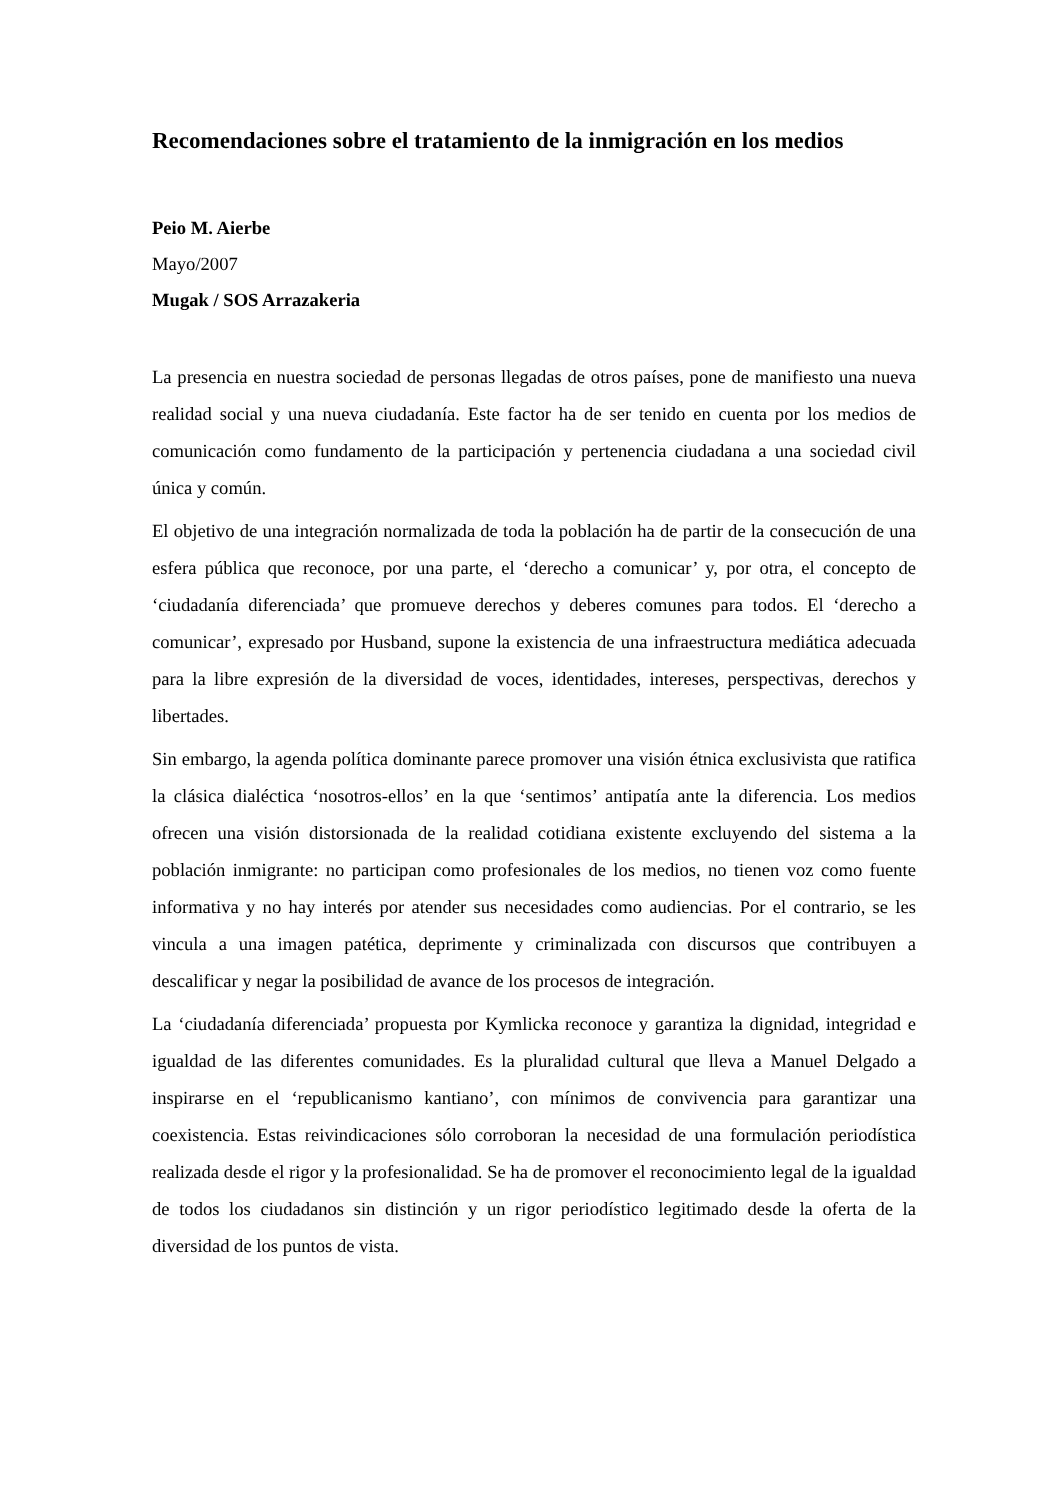Recomendaciones sobre el tratamiento de la inmigración en los medios
Peio M. Aierbe
Mayo/2007
Mugak / SOS Arrazakeria
La presencia en nuestra sociedad de personas llegadas de otros países, pone de manifiesto una nueva realidad social y una nueva ciudadanía. Este factor ha de ser tenido en cuenta por los medios de comunicación como fundamento de la participación y pertenencia ciudadana a una sociedad civil única y común.
El objetivo de una integración normalizada de toda la población ha de partir de la consecución de una esfera pública que reconoce, por una parte, el ‘derecho a comunicar’ y, por otra, el concepto de ‘ciudadanía diferenciada’ que promueve derechos y deberes comunes para todos. El ‘derecho a comunicar’, expresado por Husband, supone la existencia de una infraestructura mediática adecuada para la libre expresión de la diversidad de voces, identidades, intereses, perspectivas, derechos y libertades.
Sin embargo, la agenda política dominante parece promover una visión étnica exclusivista que ratifica la clásica dialéctica ‘nosotros-ellos’ en la que ‘sentimos’ antipatía ante la diferencia. Los medios ofrecen una visión distorsionada de la realidad cotidiana existente excluyendo del sistema a la población inmigrante: no participan como profesionales de los medios, no tienen voz como fuente informativa y no hay interés por atender sus necesidades como audiencias. Por el contrario, se les vincula a una imagen patética, deprimente y criminalizada con discursos que contribuyen a descalificar y negar la posibilidad de avance de los procesos de integración.
La ‘ciudadanía diferenciada’ propuesta por Kymlicka reconoce y garantiza la dignidad, integridad e igualdad de las diferentes comunidades. Es la pluralidad cultural que lleva a Manuel Delgado a inspirarse en el ‘republicanismo kantiano’, con mínimos de convivencia para garantizar una coexistencia. Estas reivindicaciones sólo corroboran la necesidad de una formulación periodística realizada desde el rigor y la profesionalidad. Se ha de promover el reconocimiento legal de la igualdad de todos los ciudadanos sin distinción y un rigor periodístico legitimado desde la oferta de la diversidad de los puntos de vista.